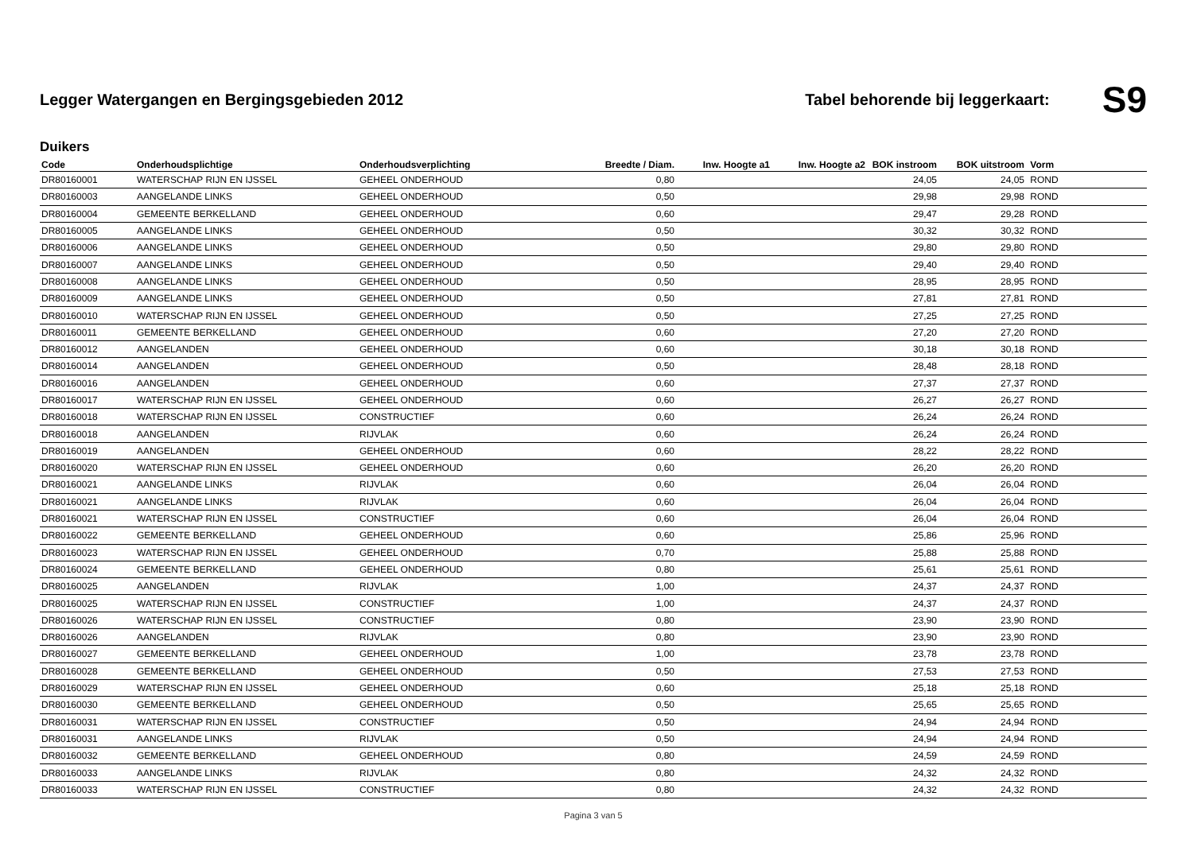Legger Watergangen en Bergingsgebieden 2012
Tabel behorende bij leggerkaart: S9
Duikers
| Code | Onderhoudsplichtige | Onderhoudsverplichting | Breedte / Diam. | Inw. Hoogte a1 | Inw. Hoogte a2 | BOK instroom | BOK uitstroom | Vorm |
| --- | --- | --- | --- | --- | --- | --- | --- | --- |
| DR80160001 | WATERSCHAP RIJN EN IJSSEL | GEHEEL ONDERHOUD | 0,80 | | | 24,05 | 24,05 | ROND |
| DR80160003 | AANGELANDE LINKS | GEHEEL ONDERHOUD | 0,50 | | | 29,98 | 29,98 | ROND |
| DR80160004 | GEMEENTE BERKELLAND | GEHEEL ONDERHOUD | 0,60 | | | 29,47 | 29,28 | ROND |
| DR80160005 | AANGELANDE LINKS | GEHEEL ONDERHOUD | 0,50 | | | 30,32 | 30,32 | ROND |
| DR80160006 | AANGELANDE LINKS | GEHEEL ONDERHOUD | 0,50 | | | 29,80 | 29,80 | ROND |
| DR80160007 | AANGELANDE LINKS | GEHEEL ONDERHOUD | 0,50 | | | 29,40 | 29,40 | ROND |
| DR80160008 | AANGELANDE LINKS | GEHEEL ONDERHOUD | 0,50 | | | 28,95 | 28,95 | ROND |
| DR80160009 | AANGELANDE LINKS | GEHEEL ONDERHOUD | 0,50 | | | 27,81 | 27,81 | ROND |
| DR80160010 | WATERSCHAP RIJN EN IJSSEL | GEHEEL ONDERHOUD | 0,50 | | | 27,25 | 27,25 | ROND |
| DR80160011 | GEMEENTE BERKELLAND | GEHEEL ONDERHOUD | 0,60 | | | 27,20 | 27,20 | ROND |
| DR80160012 | AANGELANDEN | GEHEEL ONDERHOUD | 0,60 | | | 30,18 | 30,18 | ROND |
| DR80160014 | AANGELANDEN | GEHEEL ONDERHOUD | 0,50 | | | 28,48 | 28,18 | ROND |
| DR80160016 | AANGELANDEN | GEHEEL ONDERHOUD | 0,60 | | | 27,37 | 27,37 | ROND |
| DR80160017 | WATERSCHAP RIJN EN IJSSEL | GEHEEL ONDERHOUD | 0,60 | | | 26,27 | 26,27 | ROND |
| DR80160018 | WATERSCHAP RIJN EN IJSSEL | CONSTRUCTIEF | 0,60 | | | 26,24 | 26,24 | ROND |
| DR80160018 | AANGELANDEN | RIJVLAK | 0,60 | | | 26,24 | 26,24 | ROND |
| DR80160019 | AANGELANDEN | GEHEEL ONDERHOUD | 0,60 | | | 28,22 | 28,22 | ROND |
| DR80160020 | WATERSCHAP RIJN EN IJSSEL | GEHEEL ONDERHOUD | 0,60 | | | 26,20 | 26,20 | ROND |
| DR80160021 | AANGELANDE LINKS | RIJVLAK | 0,60 | | | 26,04 | 26,04 | ROND |
| DR80160021 | AANGELANDE LINKS | RIJVLAK | 0,60 | | | 26,04 | 26,04 | ROND |
| DR80160021 | WATERSCHAP RIJN EN IJSSEL | CONSTRUCTIEF | 0,60 | | | 26,04 | 26,04 | ROND |
| DR80160022 | GEMEENTE BERKELLAND | GEHEEL ONDERHOUD | 0,60 | | | 25,86 | 25,96 | ROND |
| DR80160023 | WATERSCHAP RIJN EN IJSSEL | GEHEEL ONDERHOUD | 0,70 | | | 25,88 | 25,88 | ROND |
| DR80160024 | GEMEENTE BERKELLAND | GEHEEL ONDERHOUD | 0,80 | | | 25,61 | 25,61 | ROND |
| DR80160025 | AANGELANDEN | RIJVLAK | 1,00 | | | 24,37 | 24,37 | ROND |
| DR80160025 | WATERSCHAP RIJN EN IJSSEL | CONSTRUCTIEF | 1,00 | | | 24,37 | 24,37 | ROND |
| DR80160026 | WATERSCHAP RIJN EN IJSSEL | CONSTRUCTIEF | 0,80 | | | 23,90 | 23,90 | ROND |
| DR80160026 | AANGELANDEN | RIJVLAK | 0,80 | | | 23,90 | 23,90 | ROND |
| DR80160027 | GEMEENTE BERKELLAND | GEHEEL ONDERHOUD | 1,00 | | | 23,78 | 23,78 | ROND |
| DR80160028 | GEMEENTE BERKELLAND | GEHEEL ONDERHOUD | 0,50 | | | 27,53 | 27,53 | ROND |
| DR80160029 | WATERSCHAP RIJN EN IJSSEL | GEHEEL ONDERHOUD | 0,60 | | | 25,18 | 25,18 | ROND |
| DR80160030 | GEMEENTE BERKELLAND | GEHEEL ONDERHOUD | 0,50 | | | 25,65 | 25,65 | ROND |
| DR80160031 | WATERSCHAP RIJN EN IJSSEL | CONSTRUCTIEF | 0,50 | | | 24,94 | 24,94 | ROND |
| DR80160031 | AANGELANDE LINKS | RIJVLAK | 0,50 | | | 24,94 | 24,94 | ROND |
| DR80160032 | GEMEENTE BERKELLAND | GEHEEL ONDERHOUD | 0,80 | | | 24,59 | 24,59 | ROND |
| DR80160033 | AANGELANDE LINKS | RIJVLAK | 0,80 | | | 24,32 | 24,32 | ROND |
| DR80160033 | WATERSCHAP RIJN EN IJSSEL | CONSTRUCTIEF | 0,80 | | | 24,32 | 24,32 | ROND |
Pagina 3 van 5